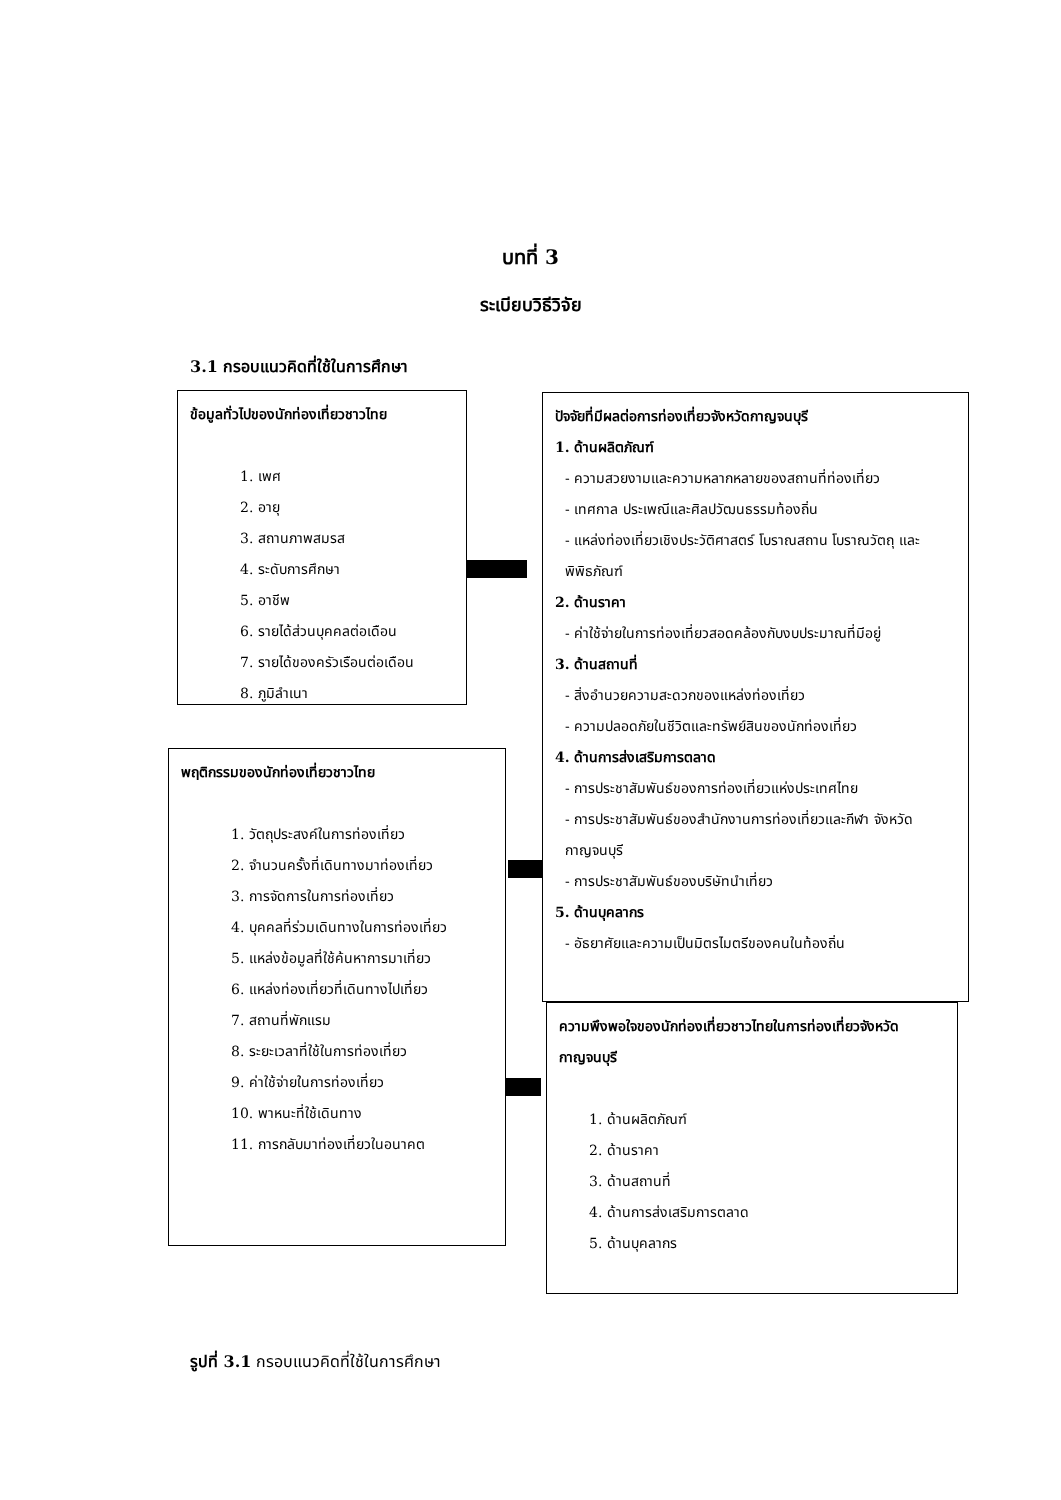บทที่ 3
ระเบียบวิธีวิจัย
3.1 กรอบแนวคิดที่ใช้ในการศึกษา
ข้อมูลทั่วไปของนักท่องเที่ยวชาวไทย
1. เพศ
2. อายุ
3. สถานภาพสมรส
4. ระดับการศึกษา
5. อาชีพ
6. รายได้ส่วนบุคคลต่อเดือน
7. รายได้ของครัวเรือนต่อเดือน
8. ภูมิลำเนา
ปัจจัยที่มีผลต่อการท่องเที่ยวจังหวัดกาญจนบุรี
1. ด้านผลิตภัณฑ์
- ความสวยงามและความหลากหลายของสถานที่ท่องเที่ยว
- เทศกาล ประเพณีและศิลปวัฒนธรรมท้องถิ่น
- แหล่งท่องเที่ยวเชิงประวัติศาสตร์ โบราณสถาน โบราณวัตถุ และพิพิธภัณฑ์
2. ด้านราคา
- ค่าใช้จ่ายในการท่องเที่ยวสอดคล้องกับงบประมาณที่มีอยู่
3. ด้านสถานที่
- สิ่งอำนวยความสะดวกของแหล่งท่องเที่ยว
- ความปลอดภัยในชีวิตและทรัพย์สินของนักท่องเที่ยว
4. ด้านการส่งเสริมการตลาด
- การประชาสัมพันธ์ของการท่องเที่ยวแห่งประเทศไทย
- การประชาสัมพันธ์ของสำนักงานการท่องเที่ยวและกีฬา จังหวัดกาญจนบุรี
- การประชาสัมพันธ์ของบริษัทนำเที่ยว
5. ด้านบุคลากร
- อัธยาศัยและความเป็นมิตรไมตรีของคนในท้องถิ่น
พฤติกรรมของนักท่องเที่ยวชาวไทย
1. วัตถุประสงค์ในการท่องเที่ยว
2. จำนวนครั้งที่เดินทางมาท่องเที่ยว
3. การจัดการในการท่องเที่ยว
4. บุคคลที่ร่วมเดินทางในการท่องเที่ยว
5. แหล่งข้อมูลที่ใช้ค้นหาการมาเที่ยว
6. แหล่งท่องเที่ยวที่เดินทางไปเที่ยว
7. สถานที่พักแรม
8. ระยะเวลาที่ใช้ในการท่องเที่ยว
9. ค่าใช้จ่ายในการท่องเที่ยว
10. พาหนะที่ใช้เดินทาง
11. การกลับมาท่องเที่ยวในอนาคต
ความพึงพอใจของนักท่องเที่ยวชาวไทยในการท่องเที่ยวจังหวัดกาญจนบุรี
1. ด้านผลิตภัณฑ์
2. ด้านราคา
3. ด้านสถานที่
4. ด้านการส่งเสริมการตลาด
5. ด้านบุคลากร
รูปที่ 3.1 กรอบแนวคิดที่ใช้ในการศึกษา